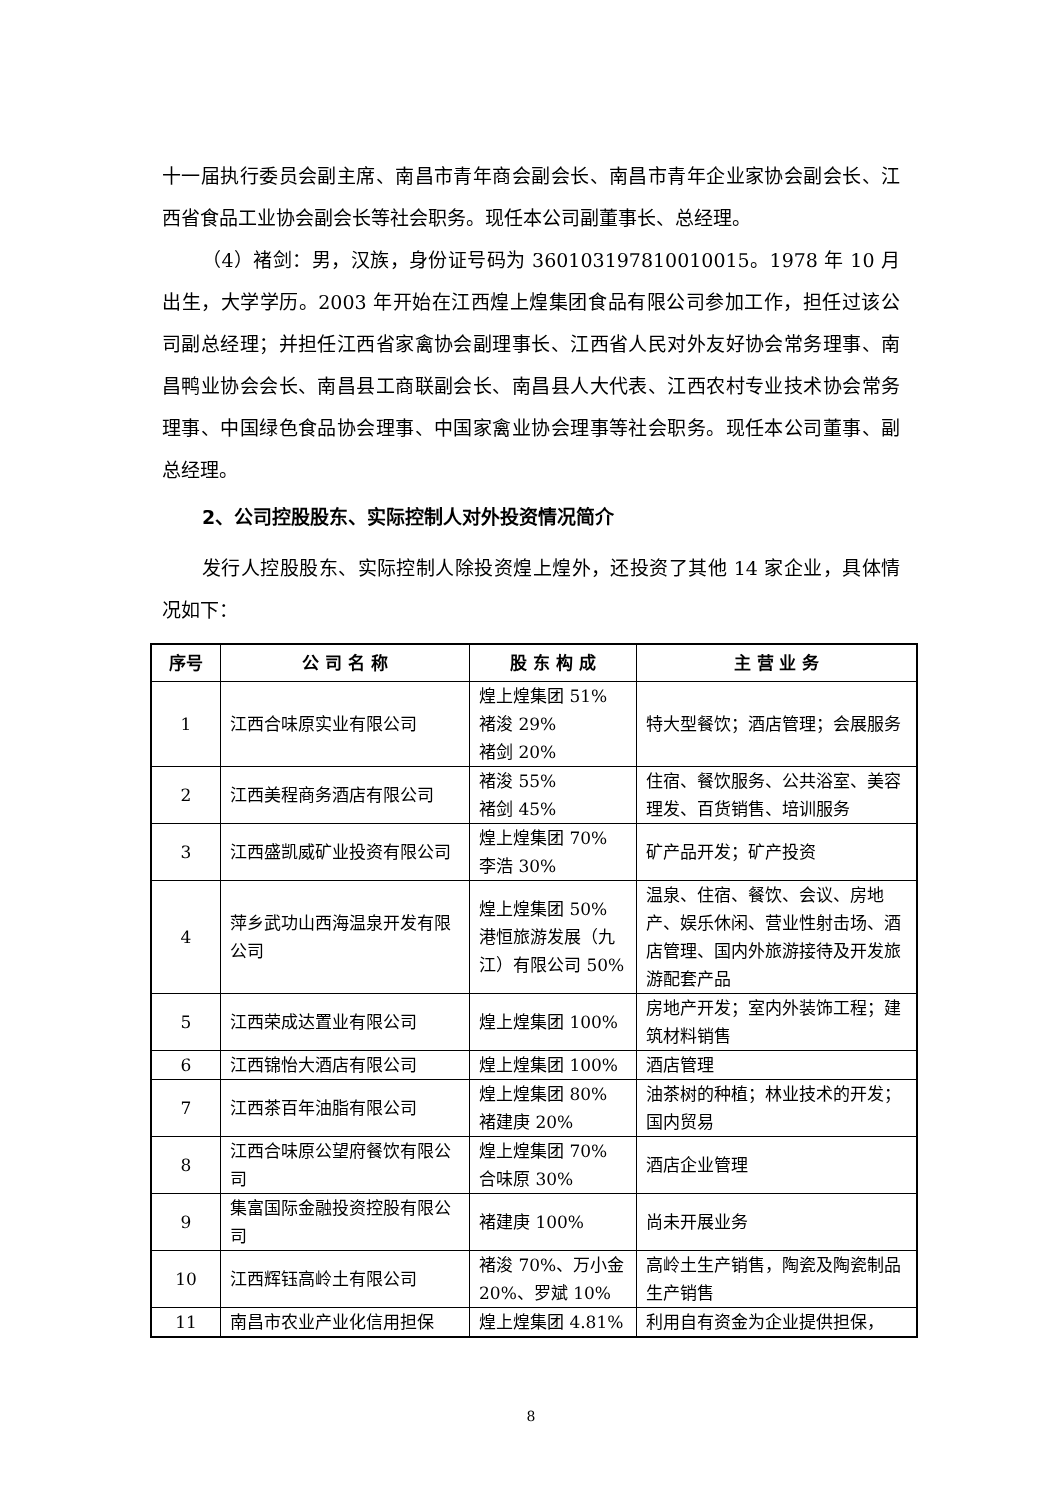十一届执行委员会副主席、南昌市青年商会副会长、南昌市青年企业家协会副会长、江西省食品工业协会副会长等社会职务。现任本公司副董事长、总经理。
（4）褚剑：男，汉族，身份证号码为 360103197810010015。1978 年 10 月出生，大学学历。2003 年开始在江西煌上煌集团食品有限公司参加工作，担任过该公司副总经理；并担任江西省家禽协会副理事长、江西省人民对外友好协会常务理事、南昌鸭业协会会长、南昌县工商联副会长、南昌县人大代表、江西农村专业技术协会常务理事、中国绿色食品协会理事、中国家禽业协会理事等社会职务。现任本公司董事、副总经理。
2、公司控股股东、实际控制人对外投资情况简介
发行人控股股东、实际控制人除投资煌上煌外，还投资了其他 14 家企业，具体情况如下：
| 序号 | 公 司 名 称 | 股 东 构 成 | 主 营 业 务 |
| --- | --- | --- | --- |
| 1 | 江西合味原实业有限公司 | 煌上煌集团 51% 褚浚 29% 褚剑 20% | 特大型餐饮；酒店管理；会展服务 |
| 2 | 江西美程商务酒店有限公司 | 褚浚 55% 褚剑 45% | 住宿、餐饮服务、公共浴室、美容理发、百货销售、培训服务 |
| 3 | 江西盛凯威矿业投资有限公司 | 煌上煌集团 70% 李浩 30% | 矿产品开发；矿产投资 |
| 4 | 萍乡武功山西海温泉开发有限公司 | 煌上煌集团 50% 港恒旅游发展（九江）有限公司 50% | 温泉、住宿、餐饮、会议、房地产、娱乐休闲、营业性射击场、酒店管理、国内外旅游接待及开发旅游配套产品 |
| 5 | 江西荣成达置业有限公司 | 煌上煌集团 100% | 房地产开发；室内外装饰工程；建筑材料销售 |
| 6 | 江西锦怡大酒店有限公司 | 煌上煌集团 100% | 酒店管理 |
| 7 | 江西茶百年油脂有限公司 | 煌上煌集团 80% 褚建庚 20% | 油茶树的种植；林业技术的开发；国内贸易 |
| 8 | 江西合味原公望府餐饮有限公司 | 煌上煌集团 70% 合味原 30% | 酒店企业管理 |
| 9 | 集富国际金融投资控股有限公司 | 褚建庚 100% | 尚未开展业务 |
| 10 | 江西辉钰高岭土有限公司 | 褚浚 70%、万小金 20%、罗斌 10% | 高岭土生产销售，陶瓷及陶瓷制品生产销售 |
| 11 | 南昌市农业产业化信用担保 | 煌上煌集团 4.81% | 利用自有资金为企业提供担保， |
8